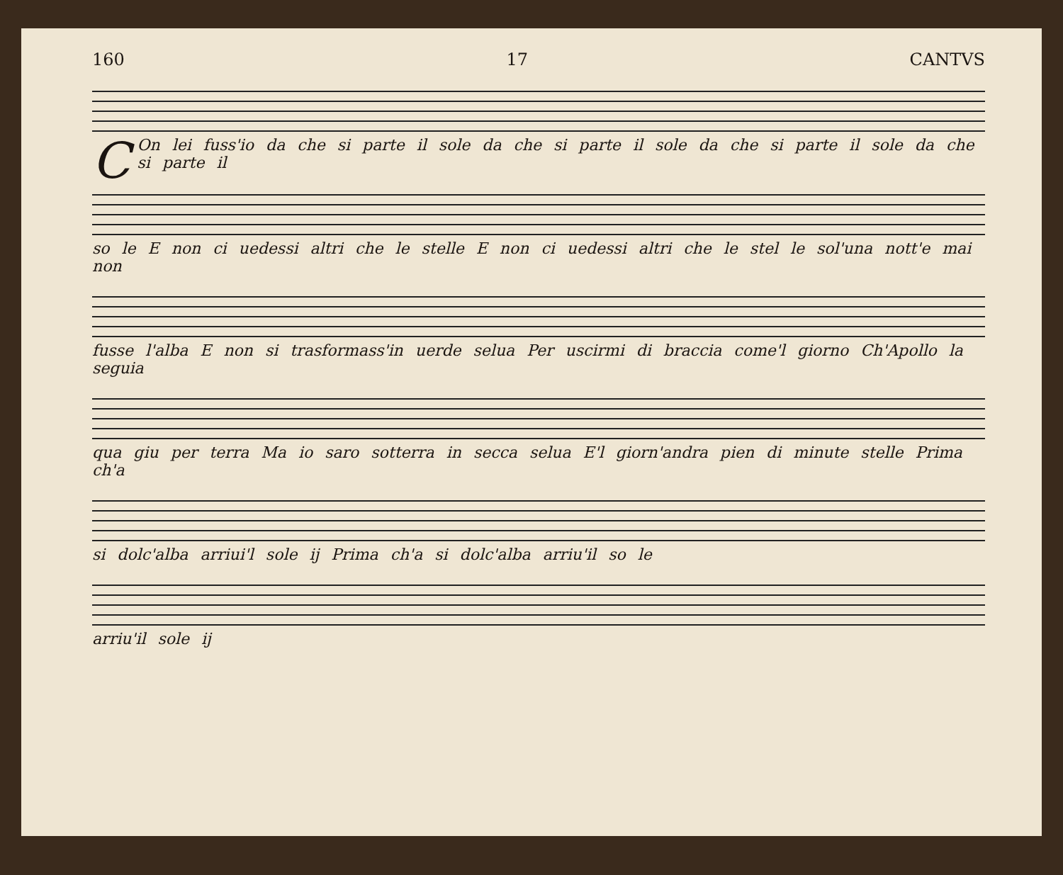160 17 CANTVS
COn lei fuss'io da che si parte il sole da che si parte il sole da che si parte il sole da che si parte il
so le E non ci uedessi altri che le stelle E non ci uedessi altri che le stel le sol'una nott'e mai non
fusse l'alba E non si trasformass'in uerde selua Per uscirmi di braccia come'l giorno Ch'Apollo la seguia
qua giu per terra Ma io saro sotterra in secca selua E'l giorn'andra pien di minute stelle Prima ch'a
si dolc'alba arriui'l sole ij Prima ch'a si dolc'alba arriu'il so le
arriu'il sole ij